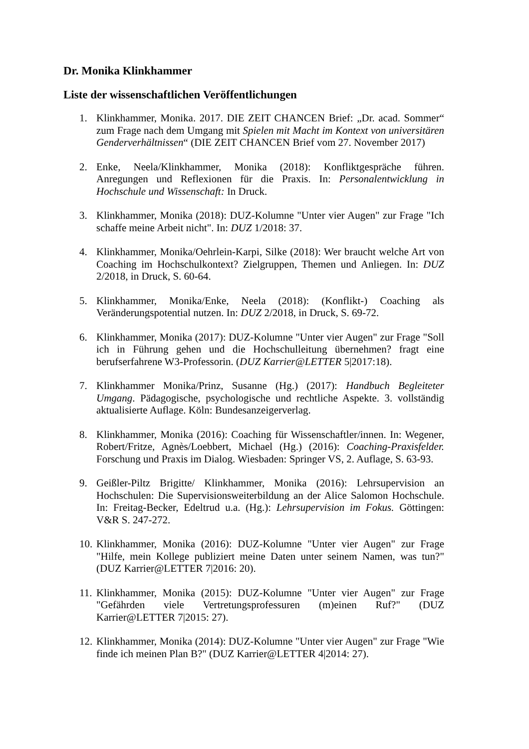Dr. Monika Klinkhammer
Liste der wissenschaftlichen Veröffentlichungen
1. Klinkhammer, Monika. 2017. DIE ZEIT CHANCEN Brief: „Dr. acad. Sommer“ zum Frage nach dem Umgang mit Spielen mit Macht im Kontext von universitären Genderverhältnissen“ (DIE ZEIT CHANCEN Brief vom 27. November 2017)
2. Enke, Neela/Klinkhammer, Monika (2018): Konfliktgespräche führen. Anregungen und Reflexionen für die Praxis. In: Personalentwicklung in Hochschule und Wissenschaft: In Druck.
3. Klinkhammer, Monika (2018): DUZ-Kolumne "Unter vier Augen" zur Frage "Ich schaffe meine Arbeit nicht". In: DUZ 1/2018: 37.
4. Klinkhammer, Monika/Oehrlein-Karpi, Silke (2018): Wer braucht welche Art von Coaching im Hochschulkontext? Zielgruppen, Themen und Anliegen. In: DUZ 2/2018, in Druck, S. 60-64.
5. Klinkhammer, Monika/Enke, Neela (2018): (Konflikt-) Coaching als Veränderungspotential nutzen. In: DUZ 2/2018, in Druck, S. 69-72.
6. Klinkhammer, Monika (2017): DUZ-Kolumne "Unter vier Augen" zur Frage "Soll ich in Führung gehen und die Hochschulleitung übernehmen? fragt eine berufserfahrene W3-Professorin. (DUZ Karrier@LETTER 5|2017:18).
7. Klinkhammer Monika/Prinz, Susanne (Hg.) (2017): Handbuch Begleiteter Umgang. Pädagogische, psychologische und rechtliche Aspekte. 3. vollständig aktualisierte Auflage. Köln: Bundesanzeigerverlag.
8. Klinkhammer, Monika (2016): Coaching für Wissenschaftler/innen. In: Wegener, Robert/Fritze, Agnès/Loebbert, Michael (Hg.) (2016): Coaching-Praxisfelder. Forschung und Praxis im Dialog. Wiesbaden: Springer VS, 2. Auflage, S. 63-93.
9. Geißler-Piltz Brigitte/ Klinkhammer, Monika (2016): Lehrsupervision an Hochschulen: Die Supervisionsweiterbildung an der Alice Salomon Hochschule. In: Freitag-Becker, Edeltrud u.a. (Hg.): Lehrsupervision im Fokus. Göttingen: V&R S. 247-272.
10. Klinkhammer, Monika (2016): DUZ-Kolumne "Unter vier Augen" zur Frage "Hilfe, mein Kollege publiziert meine Daten unter seinem Namen, was tun?" (DUZ Karrier@LETTER 7|2016: 20).
11. Klinkhammer, Monika (2015): DUZ-Kolumne "Unter vier Augen" zur Frage "Gefährden viele Vertretungsprofessuren (m)einen Ruf?" (DUZ Karrier@LETTER 7|2015: 27).
12. Klinkhammer, Monika (2014): DUZ-Kolumne "Unter vier Augen" zur Frage "Wie finde ich meinen Plan B?" (DUZ Karrier@LETTER 4|2014: 27).